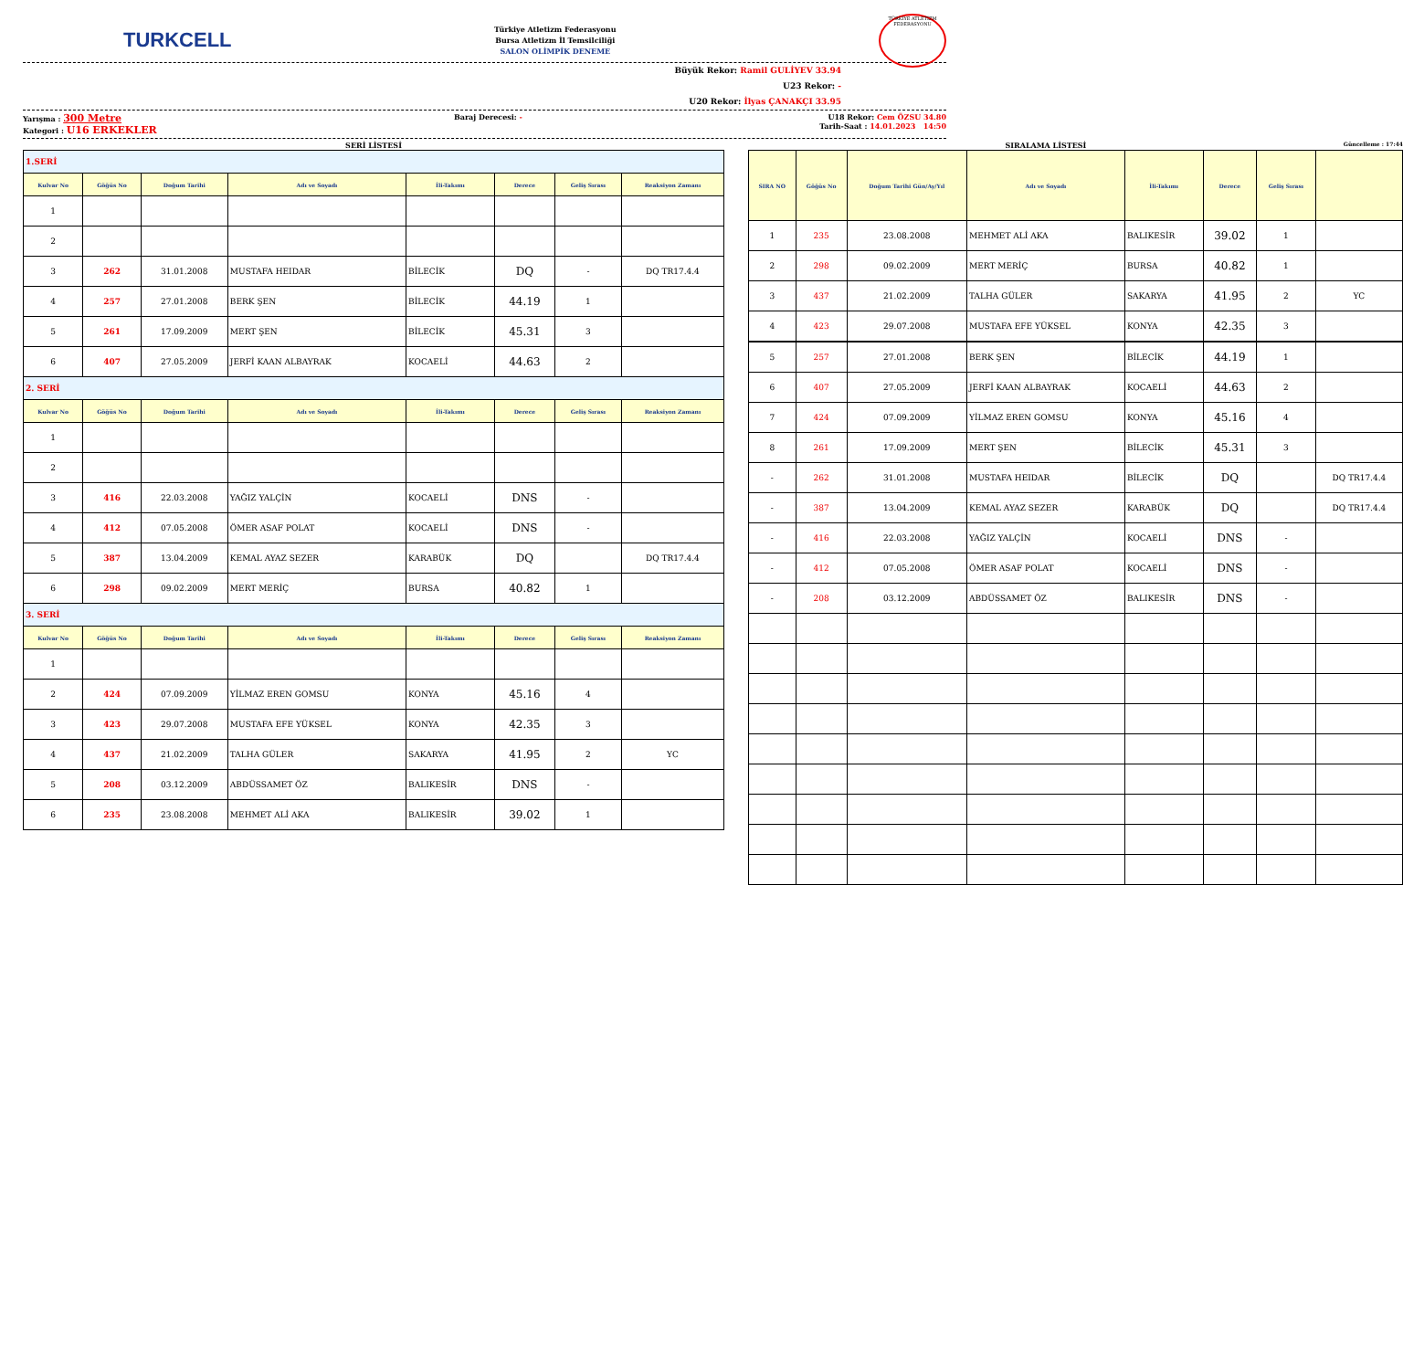TURKCELL
Türkiye Atletizm Federasyonu
Bursa Atletizm İl Temsilciliği
SALON OLİMPİK DENEME
TÜRKİYE ATLETİZM FEDERASYONU
Büyük Rekor: Ramil GULİYEV 33.94
U23 Rekor: -
U20 Rekor: İlyas ÇANAKÇI 33.95
Yarışma : 300 Metre
Kategori : U16 ERKEKLER
Baraj Derecesi: - U18 Rekor: Cem ÖZSU 34.80
Tarih-Saat : 14.01.2023 14:50
SERİ LİSTESİ
| 1.SERİ | | | | | | | |
| Kulvar No | Göğüs No | Doğum Tarihi | Adı ve Soyadı | İli-Takımı | Derece | Geliş Sırası | Reaksiyon Zamanı |
| 1 | | | | | | | |
| 2 | | | | | | | |
| 3 | 262 | 31.01.2008 | MUSTAFA HEIDAR | BİLECİK | DQ | - | DQ TR17.4.4 |
| 4 | 257 | 27.01.2008 | BERK ŞEN | BİLECİK | 44.19 | 1 | |
| 5 | 261 | 17.09.2009 | MERT ŞEN | BİLECİK | 45.31 | 3 | |
| 6 | 407 | 27.05.2009 | JERFİ KAAN ALBAYRAK | KOCAELİ | 44.63 | 2 | |
| 2. SERİ | | | | | | | |
| Kulvar No | Göğüs No | Doğum Tarihi | Adı ve Soyadı | İli-Takımı | Derece | Geliş Sırası | Reaksiyon Zamanı |
| 1 | | | | | | | |
| 2 | | | | | | | |
| 3 | 416 | 22.03.2008 | YAĞIZ YALÇİN | KOCAELİ | DNS | - | |
| 4 | 412 | 07.05.2008 | ÖMER ASAF POLAT | KOCAELİ | DNS | - | |
| 5 | 387 | 13.04.2009 | KEMAL AYAZ SEZER | KARABÜK | DQ | | DQ TR17.4.4 |
| 6 | 298 | 09.02.2009 | MERT MERİÇ | BURSA | 40.82 | 1 | |
| 3. SERİ | | | | | | | |
| Kulvar No | Göğüs No | Doğum Tarihi | Adı ve Soyadı | İli-Takımı | Derece | Geliş Sırası | Reaksiyon Zamanı |
| 1 | | | | | | | |
| 2 | 424 | 07.09.2009 | YİLMAZ EREN GOMSU | KONYA | 45.16 | 4 | |
| 3 | 423 | 29.07.2008 | MUSTAFA EFE YÜKSEL | KONYA | 42.35 | 3 | |
| 4 | 437 | 21.02.2009 | TALHA GÜLER | SAKARYA | 41.95 | 2 | YC |
| 5 | 208 | 03.12.2009 | ABDÜSSAMET ÖZ | BALIKESİR | DNS | - | |
| 6 | 235 | 23.08.2008 | MEHMET ALİ AKA | BALIKESİR | 39.02 | 1 | |
SIRALAMA LİSTESİ Güncelleme : 17:44
| SIRA NO | Göğüs No | Doğum Tarihi Gün/Ay/Yıl | Adı ve Soyadı | İli-Takımı | Derece | Geliş Sırası | |
| --- | --- | --- | --- | --- | --- | --- | --- |
| 1 | 235 | 23.08.2008 | MEHMET ALİ AKA | BALIKESİR | 39.02 | 1 | |
| 2 | 298 | 09.02.2009 | MERT MERİÇ | BURSA | 40.82 | 1 | |
| 3 | 437 | 21.02.2009 | TALHA GÜLER | SAKARYA | 41.95 | 2 | YC |
| 4 | 423 | 29.07.2008 | MUSTAFA EFE YÜKSEL | KONYA | 42.35 | 3 | |
| 5 | 257 | 27.01.2008 | BERK ŞEN | BİLECİK | 44.19 | 1 | |
| 6 | 407 | 27.05.2009 | JERFİ KAAN ALBAYRAK | KOCAELİ | 44.63 | 2 | |
| 7 | 424 | 07.09.2009 | YİLMAZ EREN GOMSU | KONYA | 45.16 | 4 | |
| 8 | 261 | 17.09.2009 | MERT ŞEN | BİLECİK | 45.31 | 3 | |
| - | 262 | 31.01.2008 | MUSTAFA HEIDAR | BİLECİK | DQ | | DQ TR17.4.4 |
| - | 387 | 13.04.2009 | KEMAL AYAZ SEZER | KARABÜK | DQ | | DQ TR17.4.4 |
| - | 416 | 22.03.2008 | YAĞIZ YALÇİN | KOCAELİ | DNS | - | |
| - | 412 | 07.05.2008 | ÖMER ASAF POLAT | KOCAELİ | DNS | - | |
| - | 208 | 03.12.2009 | ABDÜSSAMET ÖZ | BALIKESİR | DNS | - | |